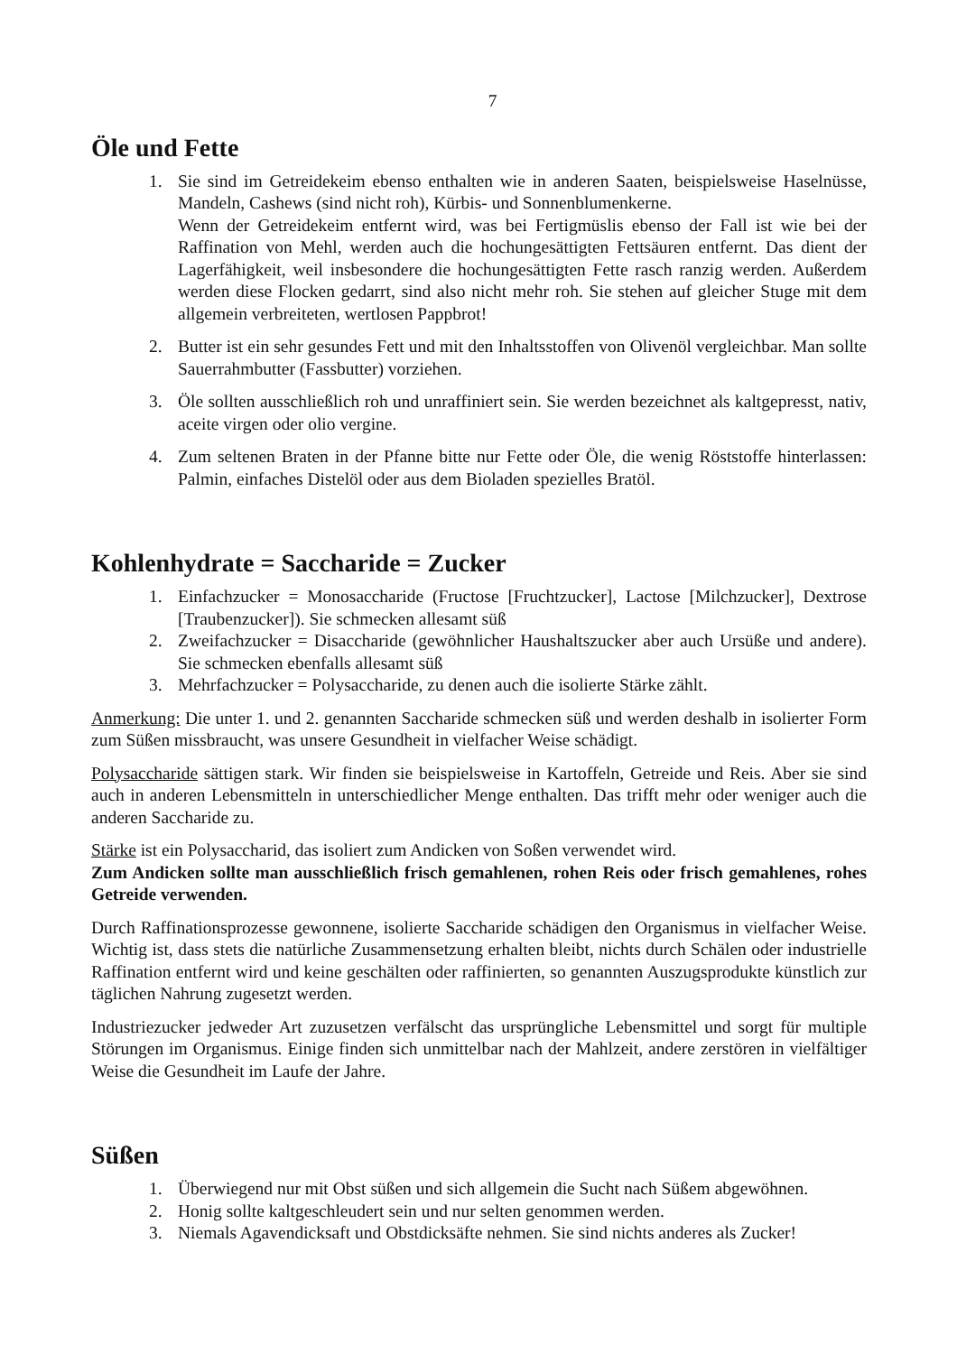7
Öle und Fette
1. Sie sind im Getreidekeim ebenso enthalten wie in anderen Saaten, beispielsweise Haselnüsse, Mandeln, Cashews (sind nicht roh), Kürbis- und Sonnenblumenkerne.
Wenn der Getreidekeim entfernt wird, was bei Fertigmüslis ebenso der Fall ist wie bei der Raffination von Mehl, werden auch die hochungesättigten Fettsäuren entfernt. Das dient der Lagerfähigkeit, weil insbesondere die hochungesättigten Fette rasch ranzig werden. Außerdem werden diese Flocken gedarrt, sind also nicht mehr roh. Sie stehen auf gleicher Stuge mit dem allgemein verbreiteten, wertlosen Pappbrot!
2. Butter ist ein sehr gesundes Fett und mit den Inhaltsstoffen von Olivenöl vergleichbar. Man sollte Sauerrahmbutter (Fassbutter) vorziehen.
3. Öle sollten ausschließlich roh und unraffiniert sein. Sie werden bezeichnet als kaltgepresst, nativ, aceite virgen oder olio vergine.
4. Zum seltenen Braten in der Pfanne bitte nur Fette oder Öle, die wenig Röststoffe hinterlassen: Palmin, einfaches Distelöl oder aus dem Bioladen spezielles Bratöl.
Kohlenhydrate = Saccharide = Zucker
1. Einfachzucker = Monosaccharide (Fructose [Fruchtzucker], Lactose [Milchzucker], Dextrose [Traubenzucker]). Sie schmecken allesamt süß
2. Zweifachzucker = Disaccharide (gewöhnlicher Haushaltszucker aber auch Ursüße und andere). Sie schmecken ebenfalls allesamt süß
3. Mehrfachzucker = Polysaccharide, zu denen auch die isolierte Stärke zählt.
Anmerkung: Die unter 1. und 2. genannten Saccharide schmecken süß und werden deshalb in isolierter Form zum Süßen missbraucht, was unsere Gesundheit in vielfacher Weise schädigt.
Polysaccharide sättigen stark. Wir finden sie beispielsweise in Kartoffeln, Getreide und Reis. Aber sie sind auch in anderen Lebensmitteln in unterschiedlicher Menge enthalten. Das trifft mehr oder weniger auch die anderen Saccharide zu.
Stärke ist ein Polysaccharid, das isoliert zum Andicken von Soßen verwendet wird.
Zum Andicken sollte man ausschließlich frisch gemahlenen, rohen Reis oder frisch gemahlenes, rohes Getreide verwenden.
Durch Raffinationsprozesse gewonnene, isolierte Saccharide schädigen den Organismus in vielfacher Weise. Wichtig ist, dass stets die natürliche Zusammensetzung erhalten bleibt, nichts durch Schälen oder industrielle Raffination entfernt wird und keine geschälten oder raffinierten, so genannten Auszugsprodukte künstlich zur täglichen Nahrung zugesetzt werden.
Industriezucker jedweder Art zuzusetzen verfälscht das ursprüngliche Lebensmittel und sorgt für multiple Störungen im Organismus. Einige finden sich unmittelbar nach der Mahlzeit, andere zerstören in vielfältiger Weise die Gesundheit im Laufe der Jahre.
Süßen
1. Überwiegend nur mit Obst süßen und sich allgemein die Sucht nach Süßem abgewöhnen.
2. Honig sollte kaltgeschleudert sein und nur selten genommen werden.
3. Niemals Agavendicksaft und Obstdicksäfte nehmen. Sie sind nichts anderes als Zucker!